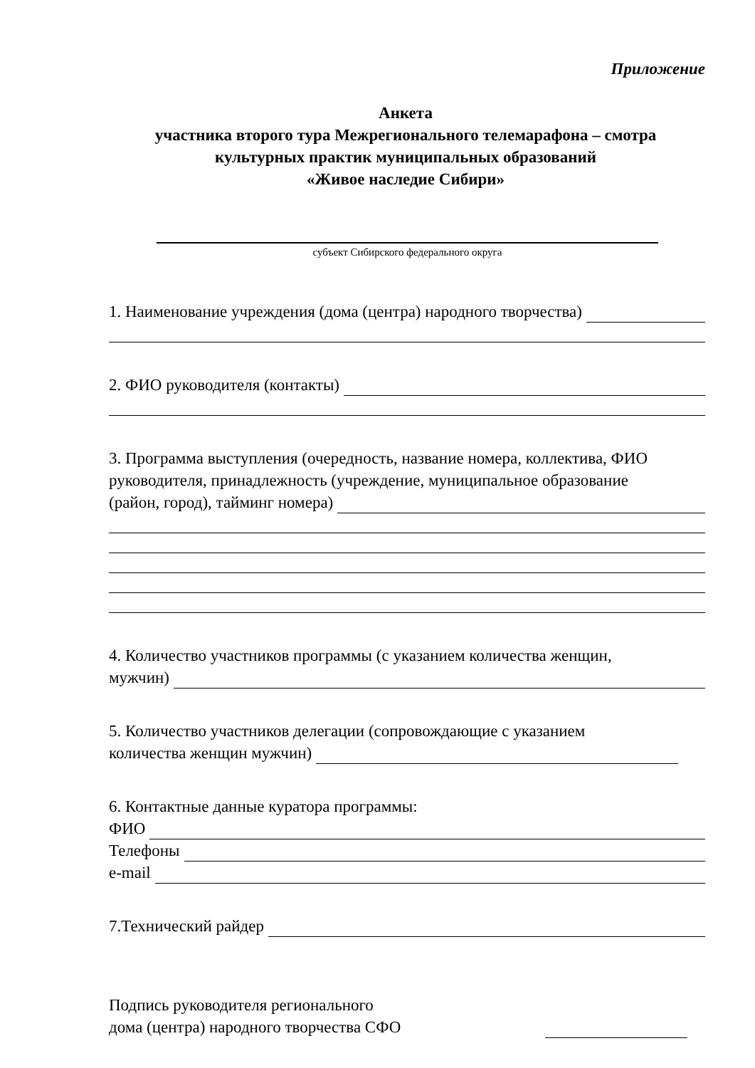Приложение
Анкета
участника второго тура Межрегионального телемарафона – смотра
культурных практик муниципальных образований
«Живое наследие Сибири»
субъект Сибирского федерального округа
1. Наименование учреждения (дома (центра) народного творчества)
2. ФИО руководителя (контакты)
3. Программа выступления (очередность, название номера, коллектива, ФИО руководителя, принадлежность (учреждение, муниципальное образование
(район, город), тайминг номера)
4. Количество участников программы (с указанием количества женщин,
мужчин)
5. Количество участников делегации (сопровождающие с указанием
количества женщин мужчин)
6. Контактные данные куратора программы:
ФИО
Телефоны
e-mail
7.Технический райдер
Подпись руководителя регионального
дома (центра) народного творчества СФО